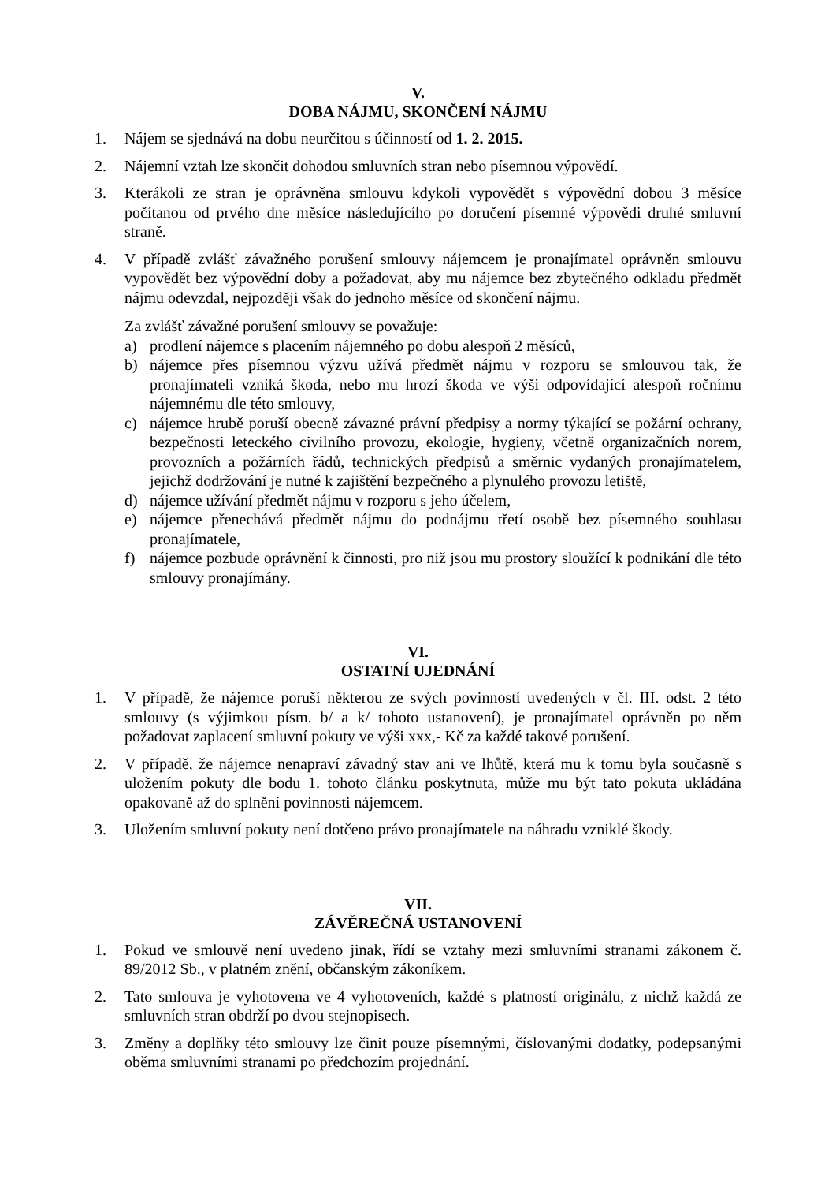V.
DOBA NÁJMU, SKONČENÍ NÁJMU
1. Nájem se sjednává na dobu neurčitou s účinností od 1. 2. 2015.
2. Nájemní vztah lze skončit dohodou smluvních stran nebo písemnou výpovědí.
3. Kterákoli ze stran je oprávněna smlouvu kdykoli vypovědět s výpovědní dobou 3 měsíce počítanou od prvého dne měsíce následujícího po doručení písemné výpovědi druhé smluvní straně.
4. V případě zvlášť závažného porušení smlouvy nájemcem je pronajímatel oprávněn smlouvu vypovědět bez výpovědní doby a požadovat, aby mu nájemce bez zbytečného odkladu předmět nájmu odevzdal, nejpozději však do jednoho měsíce od skončení nájmu.
Za zvlášť závažné porušení smlouvy se považuje:
a) prodlení nájemce s placením nájemného po dobu alespoň 2 měsíců,
b) nájemce přes písemnou výzvu užívá předmět nájmu v rozporu se smlouvou tak, že pronajímateli vzniká škoda, nebo mu hrozí škoda ve výši odpovídající alespoň ročnímu nájemnému dle této smlouvy,
c) nájemce hrubě poruší obecně závazné právní předpisy a normy týkající se požární ochrany, bezpečnosti leteckého civilního provozu, ekologie, hygieny, včetně organizačních norem, provozních a požárních řádů, technických předpisů a směrnic vydaných pronajímatelem, jejichž dodržování je nutné k zajištění bezpečného a plynulého provozu letiště,
d) nájemce užívání předmět nájmu v rozporu s jeho účelem,
e) nájemce přenechává předmět nájmu do podnájmu třetí osobě bez písemného souhlasu pronajímatele,
f) nájemce pozbude oprávnění k činnosti, pro niž jsou mu prostory sloužící k podnikání dle této smlouvy pronajímány.
VI.
OSTATNÍ UJEDNÁNÍ
1. V případě, že nájemce poruší některou ze svých povinností uvedených v čl. III. odst. 2 této smlouvy (s výjimkou písm. b/ a k/ tohoto ustanovení), je pronajímatel oprávněn po něm požadovat zaplacení smluvní pokuty ve výši xxx,- Kč za každé takové porušení.
2. V případě, že nájemce nenapraví závadný stav ani ve lhůtě, která mu k tomu byla současně s uložením pokuty dle bodu 1. tohoto článku poskytnuta, může mu být tato pokuta ukládána opakovaně až do splnění povinnosti nájemcem.
3. Uložením smluvní pokuty není dotčeno právo pronajímatele na náhradu vzniklé škody.
VII.
ZÁVĚREČNÁ USTANOVENÍ
1. Pokud ve smlouvě není uvedeno jinak, řídí se vztahy mezi smluvními stranami zákonem č. 89/2012 Sb., v platném znění, občanským zákoníkem.
2. Tato smlouva je vyhotovena ve 4 vyhotoveních, každé s platností originálu, z nichž každá ze smluvních stran obdrží po dvou stejnopisech.
3. Změny a doplňky této smlouvy lze činit pouze písemnými, číslovanými dodatky, podepsanými oběma smluvními stranami po předchozím projednání.